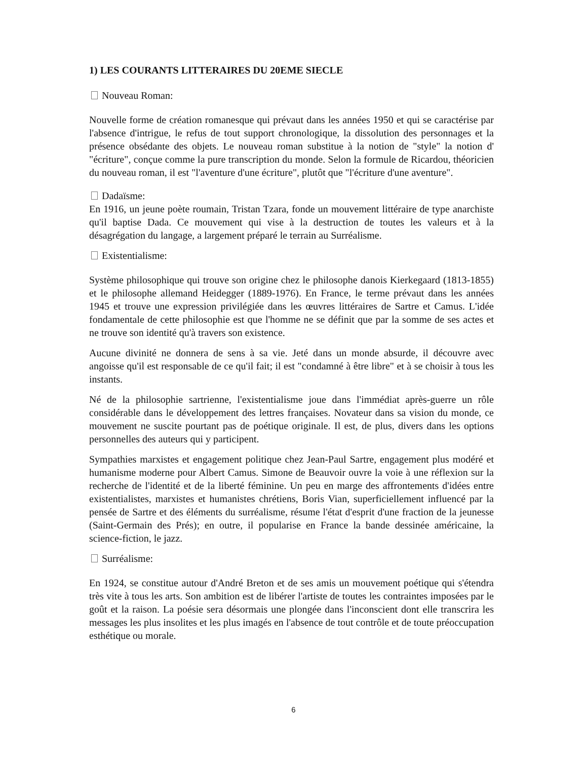1) LES COURANTS LITTERAIRES DU 20EME SIECLE
Nouveau Roman:
Nouvelle forme de création romanesque qui prévaut dans les années 1950 et qui se caractérise par l'absence d'intrigue, le refus de tout support chronologique, la dissolution des personnages et la présence obsédante des objets. Le nouveau roman substitue à la notion de "style" la notion d' "écriture", conçue comme la pure transcription du monde. Selon la formule de Ricardou, théoricien du nouveau roman, il est "l'aventure d'une écriture", plutôt que "l'écriture d'une aventure".
Dadaïsme:
En 1916, un jeune poète roumain, Tristan Tzara, fonde un mouvement littéraire de type anarchiste qu'il baptise Dada. Ce mouvement qui vise à la destruction de toutes les valeurs et à la désagrégation du langage, a largement préparé le terrain au Surréalisme.
Existentialisme:
Système philosophique qui trouve son origine chez le philosophe danois Kierkegaard (1813-1855) et le philosophe allemand Heidegger (1889-1976). En France, le terme prévaut dans les années 1945 et trouve une expression privilégiée dans les œuvres littéraires de Sartre et Camus. L'idée fondamentale de cette philosophie est que l'homme ne se définit que par la somme de ses actes et ne trouve son identité qu'à travers son existence.
Aucune divinité ne donnera de sens à sa vie. Jeté dans un monde absurde, il découvre avec angoisse qu'il est responsable de ce qu'il fait; il est "condamné à être libre" et à se choisir à tous les instants.
Né de la philosophie sartrienne, l'existentialisme joue dans l'immédiat après-guerre un rôle considérable dans le développement des lettres françaises. Novateur dans sa vision du monde, ce mouvement ne suscite pourtant pas de poétique originale. Il est, de plus, divers dans les options personnelles des auteurs qui y participent.
Sympathies marxistes et engagement politique chez Jean-Paul Sartre, engagement plus modéré et humanisme moderne pour Albert Camus. Simone de Beauvoir ouvre la voie à une réflexion sur la recherche de l'identité et de la liberté féminine. Un peu en marge des affrontements d'idées entre existentialistes, marxistes et humanistes chrétiens, Boris Vian, superficiellement influencé par la pensée de Sartre et des éléments du surréalisme, résume l'état d'esprit d'une fraction de la jeunesse (Saint-Germain des Prés); en outre, il popularise en France la bande dessinée américaine, la science-fiction, le jazz.
Surréalisme:
En 1924, se constitue autour d'André Breton et de ses amis un mouvement poétique qui s'étendra très vite à tous les arts. Son ambition est de libérer l'artiste de toutes les contraintes imposées par le goût et la raison. La poésie sera désormais une plongée dans l'inconscient dont elle transcrira les messages les plus insolites et les plus imagés en l'absence de tout contrôle et de toute préoccupation esthétique ou morale.
6